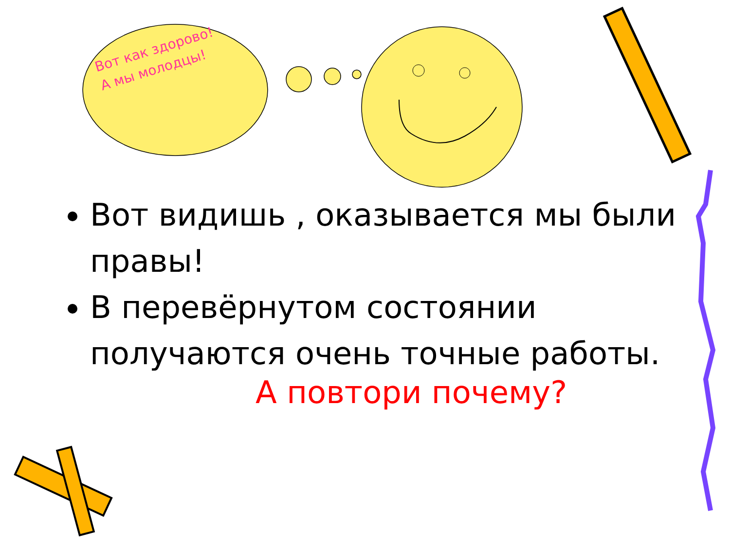Вот как здорово!
А мы молодцы!
Вот видишь , оказывается мы были правы!
В перевёрнутом состоянии получаются очень точные работы.
А повтори почему?